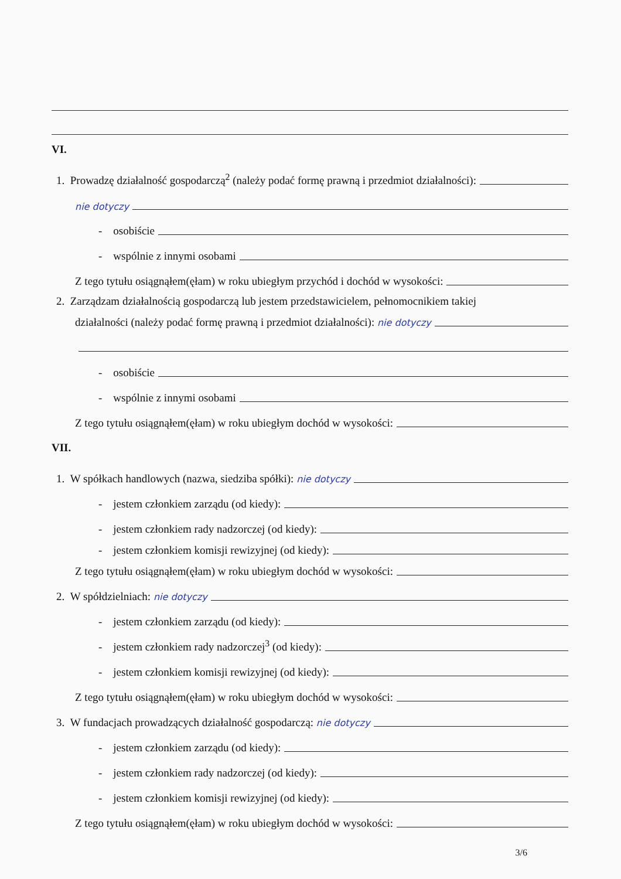VI.
1. Prowadzę działalność gospodarczą<sup>2</sup> (należy podać formę prawną i przedmiot działalności):
nie dotyczy
- osobiście
- wspólnie z innymi osobami
Z tego tytułu osiągnąłem(ęłam) w roku ubiegłym przychód i dochód w wysokości:
2. Zarządzam działalnością gospodarczą lub jestem przedstawicielem, pełnomocnikiem takiej
działalności (należy podać formę prawną i przedmiot działalności): nie dotyczy
- osobiście
- wspólnie z innymi osobami
Z tego tytułu osiągnąłem(ęłam) w roku ubiegłym dochód w wysokości:
VII.
1. W spółkach handlowych (nazwa, siedziba spółki): nie dotyczy
- jestem członkiem zarządu (od kiedy):
- jestem członkiem rady nadzorczej (od kiedy):
- jestem członkiem komisji rewizyjnej (od kiedy):
Z tego tytułu osiągnąłem(ęłam) w roku ubiegłym dochód w wysokości:
2. W spółdzielniach: nie dotyczy
- jestem członkiem zarządu (od kiedy):
- jestem członkiem rady nadzorczej<sup>3</sup> (od kiedy):
- jestem członkiem komisji rewizyjnej (od kiedy):
Z tego tytułu osiągnąłem(ęłam) w roku ubiegłym dochód w wysokości:
3. W fundacjach prowadzących działalność gospodarczą: nie dotyczy
- jestem członkiem zarządu (od kiedy):
- jestem członkiem rady nadzorczej (od kiedy):
- jestem członkiem komisji rewizyjnej (od kiedy):
Z tego tytułu osiągnąłem(ęłam) w roku ubiegłym dochód w wysokości:
3/6